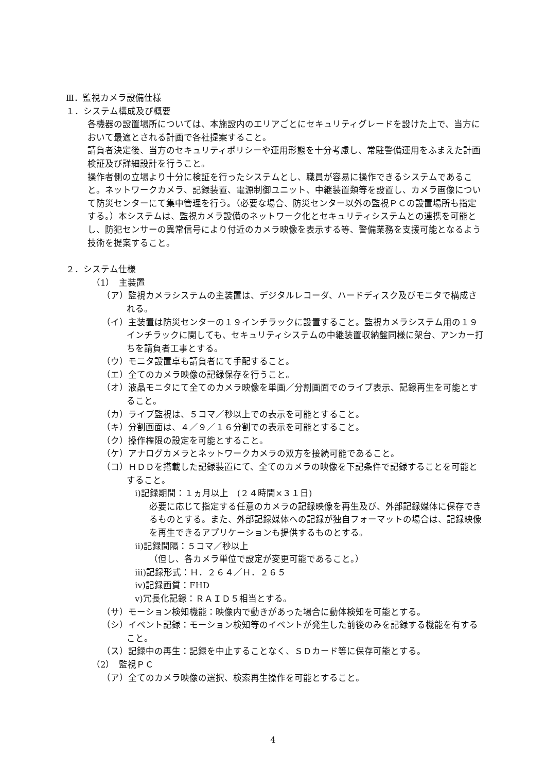Ⅲ．監視カメラ設備仕様
１．システム構成及び概要
各機器の設置場所については、本施設内のエリアごとにセキュリティグレードを設けた上で、当方において最適とされる計画で各社提案すること。
請負者決定後、当方のセキュリティポリシーや運用形態を十分考慮し、常駐警備運用をふまえた計画検証及び詳細設計を行うこと。
操作者側の立場より十分に検証を行ったシステムとし、職員が容易に操作できるシステムであること。ネットワークカメラ、記録装置、電源制御ユニット、中継装置類等を設置し、カメラ画像について防災センターにて集中管理を行う。（必要な場合、防災センター以外の監視ＰＣの設置場所も指定する。）本システムは、監視カメラ設備のネットワーク化とセキュリティシステムとの連携を可能とし、防犯センサーの異常信号により付近のカメラ映像を表示する等、警備業務を支援可能となるよう技術を提案すること。
２．システム仕様
（1）　主装置
（ア）監視カメラシステムの主装置は、デジタルレコーダ、ハードディスク及びモニタで構成される。
（イ）主装置は防災センターの１９インチラックに設置すること。監視カメラシステム用の１９インチラックに関しても、セキュリティシステムの中継装置収納盤同様に架台、アンカー打ちを請負者工事とする。
（ウ）モニタ設置卓も請負者にて手配すること。
（エ）全てのカメラ映像の記録保存を行うこと。
（オ）液晶モニタにて全てのカメラ映像を単画／分割画面でのライブ表示、記録再生を可能とすること。
（カ）ライブ監視は、５コマ／秒以上での表示を可能とすること。
（キ）分割画面は、４／９／１６分割での表示を可能とすること。
（ク）操作権限の設定を可能とすること。
（ケ）アナログカメラとネットワークカメラの双方を接続可能であること。
（コ）ＨＤＤを搭載した記録装置にて、全てのカメラの映像を下記条件で記録することを可能とすること。
ⅰ)記録期間：１ヵ月以上　(２４時間×３１日)
必要に応じて指定する任意のカメラの記録映像を再生及び、外部記録媒体に保存できるものとする。また、外部記録媒体への記録が独自フォーマットの場合は、記録映像を再生できるアプリケーションも提供するものとする。
ⅱ)記録間隔：５コマ／秒以上
（但し、各カメラ単位で設定が変更可能であること。）
ⅲ)記録形式：Ｈ．２６４／Ｈ．２６５
ⅳ)記録画質：FHD
ⅴ)冗長化記録：ＲＡＩＤ５相当とする。
（サ）モーション検知機能：映像内で動きがあった場合に動体検知を可能とする。
（シ）イベント記録：モーション検知等のイベントが発生した前後のみを記録する機能を有すること。
（ス）記録中の再生：記録を中止することなく、ＳＤカード等に保存可能とする。
（2）　監視ＰＣ
（ア）全てのカメラ映像の選択、検索再生操作を可能とすること。
4